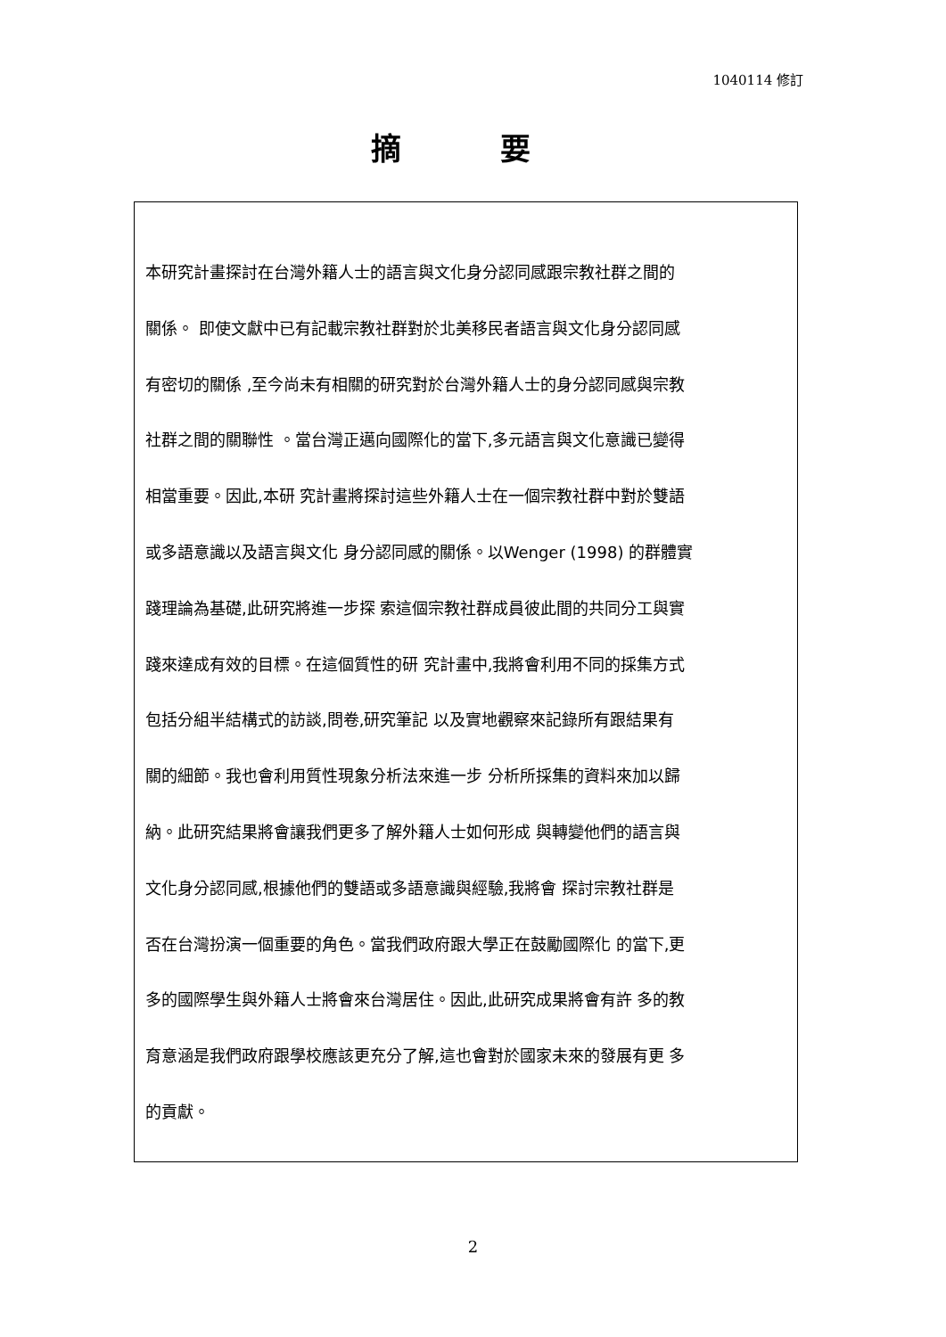1040114 修訂
摘 要
本研究計畫探討在台灣外籍人士的語言與文化身分認同感跟宗教社群之間的
關係。 即使文獻中已有記載宗教社群對於北美移民者語言與文化身分認同感
有密切的關係 ,至今尚未有相關的研究對於台灣外籍人士的身分認同感與宗教
社群之間的關聯性 。當台灣正邁向國際化的當下,多元語言與文化意識已變得
相當重要。因此,本研 究計畫將探討這些外籍人士在一個宗教社群中對於雙語
或多語意識以及語言與文化 身分認同感的關係。以Wenger (1998) 的群體實
踐理論為基礎,此研究將進一步探 索這個宗教社群成員彼此間的共同分工與實
踐來達成有效的目標。在這個質性的研 究計畫中,我將會利用不同的採集方式
包括分組半結構式的訪談,問卷,研究筆記 以及實地觀察來記錄所有跟結果有
關的細節。我也會利用質性現象分析法來進一步 分析所採集的資料來加以歸
納。此研究結果將會讓我們更多了解外籍人士如何形成 與轉變他們的語言與
文化身分認同感,根據他們的雙語或多語意識與經驗,我將會 探討宗教社群是
否在台灣扮演一個重要的角色。當我們政府跟大學正在鼓勵國際化 的當下,更
多的國際學生與外籍人士將會來台灣居住。因此,此研究成果將會有許 多的教
育意涵是我們政府跟學校應該更充分了解,這也會對於國家未來的發展有更 多
的貢獻。
2